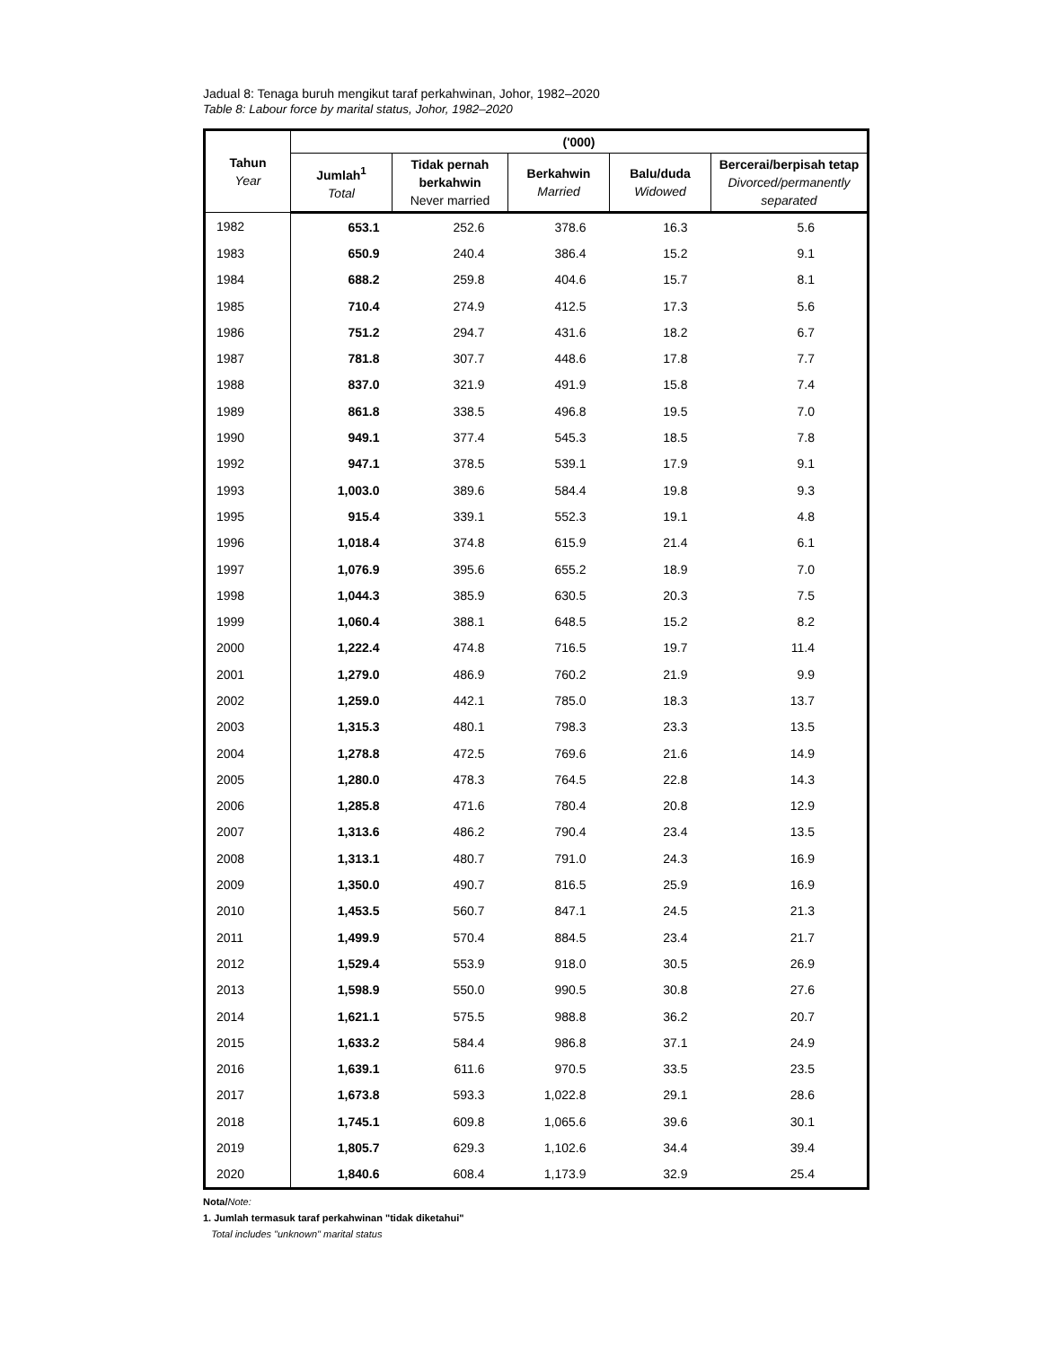Jadual 8: Tenaga buruh mengikut taraf perkahwinan, Johor, 1982–2020
Table 8: Labour force by marital status, Johor, 1982–2020
| Tahun Year | ('000) | | | | |
| --- | --- | --- | --- | --- | --- |
| | Jumlah<sup>1</sup> Total | Tidak pernah berkahwin Never married | Berkahwin Married | Balu/duda Widowed | Bercerai/berpisah tetap Divorced/permanently separated |
| 1982 | 653.1 | 252.6 | 378.6 | 16.3 | 5.6 |
| 1983 | 650.9 | 240.4 | 386.4 | 15.2 | 9.1 |
| 1984 | 688.2 | 259.8 | 404.6 | 15.7 | 8.1 |
| 1985 | 710.4 | 274.9 | 412.5 | 17.3 | 5.6 |
| 1986 | 751.2 | 294.7 | 431.6 | 18.2 | 6.7 |
| 1987 | 781.8 | 307.7 | 448.6 | 17.8 | 7.7 |
| 1988 | 837.0 | 321.9 | 491.9 | 15.8 | 7.4 |
| 1989 | 861.8 | 338.5 | 496.8 | 19.5 | 7.0 |
| 1990 | 949.1 | 377.4 | 545.3 | 18.5 | 7.8 |
| 1992 | 947.1 | 378.5 | 539.1 | 17.9 | 9.1 |
| 1993 | 1,003.0 | 389.6 | 584.4 | 19.8 | 9.3 |
| 1995 | 915.4 | 339.1 | 552.3 | 19.1 | 4.8 |
| 1996 | 1,018.4 | 374.8 | 615.9 | 21.4 | 6.1 |
| 1997 | 1,076.9 | 395.6 | 655.2 | 18.9 | 7.0 |
| 1998 | 1,044.3 | 385.9 | 630.5 | 20.3 | 7.5 |
| 1999 | 1,060.4 | 388.1 | 648.5 | 15.2 | 8.2 |
| 2000 | 1,222.4 | 474.8 | 716.5 | 19.7 | 11.4 |
| 2001 | 1,279.0 | 486.9 | 760.2 | 21.9 | 9.9 |
| 2002 | 1,259.0 | 442.1 | 785.0 | 18.3 | 13.7 |
| 2003 | 1,315.3 | 480.1 | 798.3 | 23.3 | 13.5 |
| 2004 | 1,278.8 | 472.5 | 769.6 | 21.6 | 14.9 |
| 2005 | 1,280.0 | 478.3 | 764.5 | 22.8 | 14.3 |
| 2006 | 1,285.8 | 471.6 | 780.4 | 20.8 | 12.9 |
| 2007 | 1,313.6 | 486.2 | 790.4 | 23.4 | 13.5 |
| 2008 | 1,313.1 | 480.7 | 791.0 | 24.3 | 16.9 |
| 2009 | 1,350.0 | 490.7 | 816.5 | 25.9 | 16.9 |
| 2010 | 1,453.5 | 560.7 | 847.1 | 24.5 | 21.3 |
| 2011 | 1,499.9 | 570.4 | 884.5 | 23.4 | 21.7 |
| 2012 | 1,529.4 | 553.9 | 918.0 | 30.5 | 26.9 |
| 2013 | 1,598.9 | 550.0 | 990.5 | 30.8 | 27.6 |
| 2014 | 1,621.1 | 575.5 | 988.8 | 36.2 | 20.7 |
| 2015 | 1,633.2 | 584.4 | 986.8 | 37.1 | 24.9 |
| 2016 | 1,639.1 | 611.6 | 970.5 | 33.5 | 23.5 |
| 2017 | 1,673.8 | 593.3 | 1,022.8 | 29.1 | 28.6 |
| 2018 | 1,745.1 | 609.8 | 1,065.6 | 39.6 | 30.1 |
| 2019 | 1,805.7 | 629.3 | 1,102.6 | 34.4 | 39.4 |
| 2020 | 1,840.6 | 608.4 | 1,173.9 | 32.9 | 25.4 |
Nota/Note:
1. Jumlah termasuk taraf perkahwinan "tidak diketahui"
Total includes "unknown" marital status